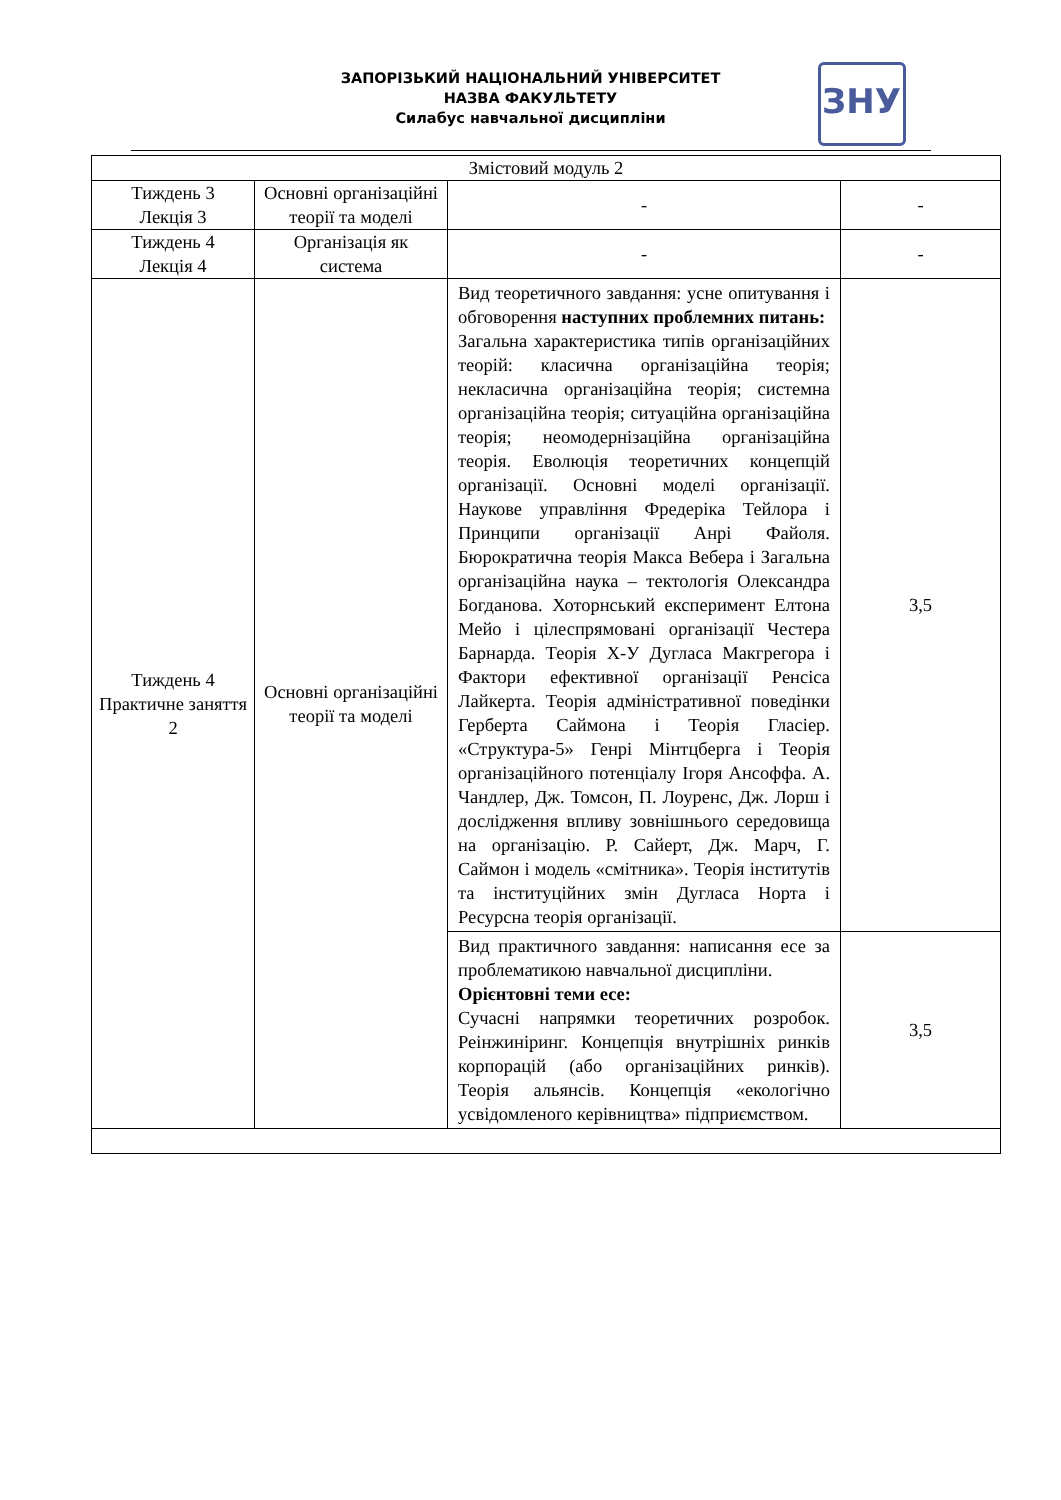ЗАПОРІЗЬКИЙ НАЦІОНАЛЬНИЙ УНІВЕРСИТЕТ
НАЗВА ФАКУЛЬТЕТУ
Силабус навчальної дисципліни
ЗНУ
| Змістовий модуль 2 | | | |
| Тиждень 3 Лекція 3 | Основні організаційні теорії та моделі | - | - |
| Тиждень 4 Лекція 4 | Організація як система | - | - |
| Тиждень 4 Практичне заняття 2 | Основні організаційні теорії та моделі | Вид теоретичного завдання: усне опитування і обговорення наступних проблемних питань: Загальна характеристика типів організаційних теорій: класична організаційна теорія; некласична організаційна теорія; системна організаційна теорія; ситуаційна організаційна теорія; неомодернізаційна організаційна теорія. Еволюція теоретичних концепцій організації. Основні моделі організації. Наукове управління Фредеріка Тейлора і Принципи організації Анрі Файоля. Бюрократична теорія Макса Вебера і Загальна організаційна наука – тектологія Олександра Богданова. Хоторнський експеримент Елтона Мейо і цілеспрямовані організації Честера Барнарда. Теорія Х-У Дугласа Макгрегора і Фактори ефективної організації Ренсіса Лайкерта. Теорія адміністративної поведінки Герберта Саймона і Теорія Гласіер. «Структура-5» Генрі Мінтцберга і Теорія організаційного потенціалу Ігоря Ансоффа. А. Чандлер, Дж. Томсон, П. Лоуренс, Дж. Лорш і дослідження впливу зовнішнього середовища на організацію. Р. Сайерт, Дж. Марч, Г. Саймон і модель «смітника». Теорія інститутів та інституційних змін Дугласа Норта і Ресурсна теорія організації. | 3,5 |
| | | Вид практичного завдання: написання есе за проблематикою навчальної дисципліни. Орієнтовні теми есе: Сучасні напрямки теоретичних розробок. Реінжиніринг. Концепція внутрішніх ринків корпорацій (або організаційних ринків). Теорія альянсів. Концепція «екологічно усвідомленого керівництва» підприємством. | 3,5 |